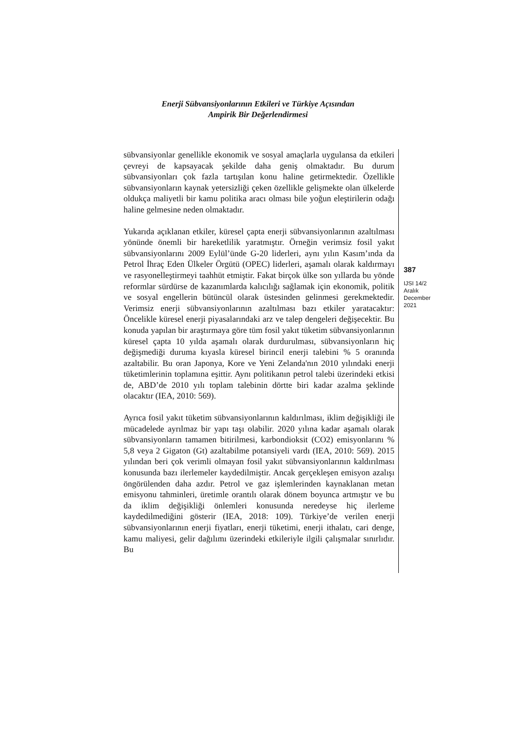Enerji Sübvansiyonlarının Etkileri ve Türkiye Açısından
Ampirik Bir Değerlendirmesi
sübvansiyonlar genellikle ekonomik ve sosyal amaçlarla uygulansa da etkileri çevreyi de kapsayacak şekilde daha geniş olmaktadır. Bu durum sübvansiyonları çok fazla tartışılan konu haline getirmektedir. Özellikle sübvansiyonların kaynak yetersizliği çeken özellikle gelişmekte olan ülkelerde oldukça maliyetli bir kamu politika aracı olması bile yoğun eleştirilerin odağı haline gelmesine neden olmaktadır.
Yukarıda açıklanan etkiler, küresel çapta enerji sübvansiyonlarının azaltılması yönünde önemli bir hareketlilik yaratmıştır. Örneğin verimsiz fosil yakıt sübvansiyonlarını 2009 Eylül’ünde G-20 liderleri, aynı yılın Kasım’ında da Petrol İhraç Eden Ülkeler Örgütü (OPEC) liderleri, aşamalı olarak kaldırmayı ve rasyonelleştirmeyi taahhüt etmiştir. Fakat birçok ülke son yıllarda bu yönde reformlar sürdürse de kazanımlarda kalıcılığı sağlamak için ekonomik, politik ve sosyal engellerin bütüncül olarak üstesinden gelinmesi gerekmektedir. Verimsiz enerji sübvansiyonlarının azaltılması bazı etkiler yaratacaktır: Öncelikle küresel enerji piyasalarındaki arz ve talep dengeleri değişecektir. Bu konuda yapılan bir araştırmaya göre tüm fosil yakıt tüketim sübvansiyonlarının küresel çapta 10 yılda aşamalı olarak durdurulması, sübvansiyonların hiç değişmediği duruma kıyasla küresel birincil enerji talebini % 5 oranında azaltabilir. Bu oran Japonya, Kore ve Yeni Zelanda'nın 2010 yılındaki enerji tüketimlerinin toplamına eşittir. Aynı politikanın petrol talebi üzerindeki etkisi de, ABD’de 2010 yılı toplam talebinin dörtte biri kadar azalma şeklinde olacaktır (IEA, 2010: 569).
Ayrıca fosil yakıt tüketim sübvansiyonlarının kaldırılması, iklim değişikliği ile mücadelede ayrılmaz bir yapı taşı olabilir. 2020 yılına kadar aşamalı olarak sübvansiyonların tamamen bitirilmesi, karbondioksit (CO2) emisyonlarını % 5,8 veya 2 Gigaton (Gt) azaltabilme potansiyeli vardı (IEA, 2010: 569). 2015 yılından beri çok verimli olmayan fosil yakıt sübvansiyonlarının kaldırılması konusunda bazı ilerlemeler kaydedilmiştir. Ancak gerçekleşen emisyon azalışı öngörülenden daha azdır. Petrol ve gaz işlemlerinden kaynaklanan metan emisyonu tahminleri, üretimle orantılı olarak dönem boyunca artmıştır ve bu da iklim değişikliği önlemleri konusunda neredeyse hiç ilerleme kaydedilmediğini gösterir (IEA, 2018: 109). Türkiye’de verilen enerji sübvansiyonlarının enerji fiyatları, enerji tüketimi, enerji ithalatı, cari denge, kamu maliyesi, gelir dağılımı üzerindeki etkileriyle ilgili çalışmalar sınırlıdır. Bu
387
IJSI 14/2
Aralık
December
2021